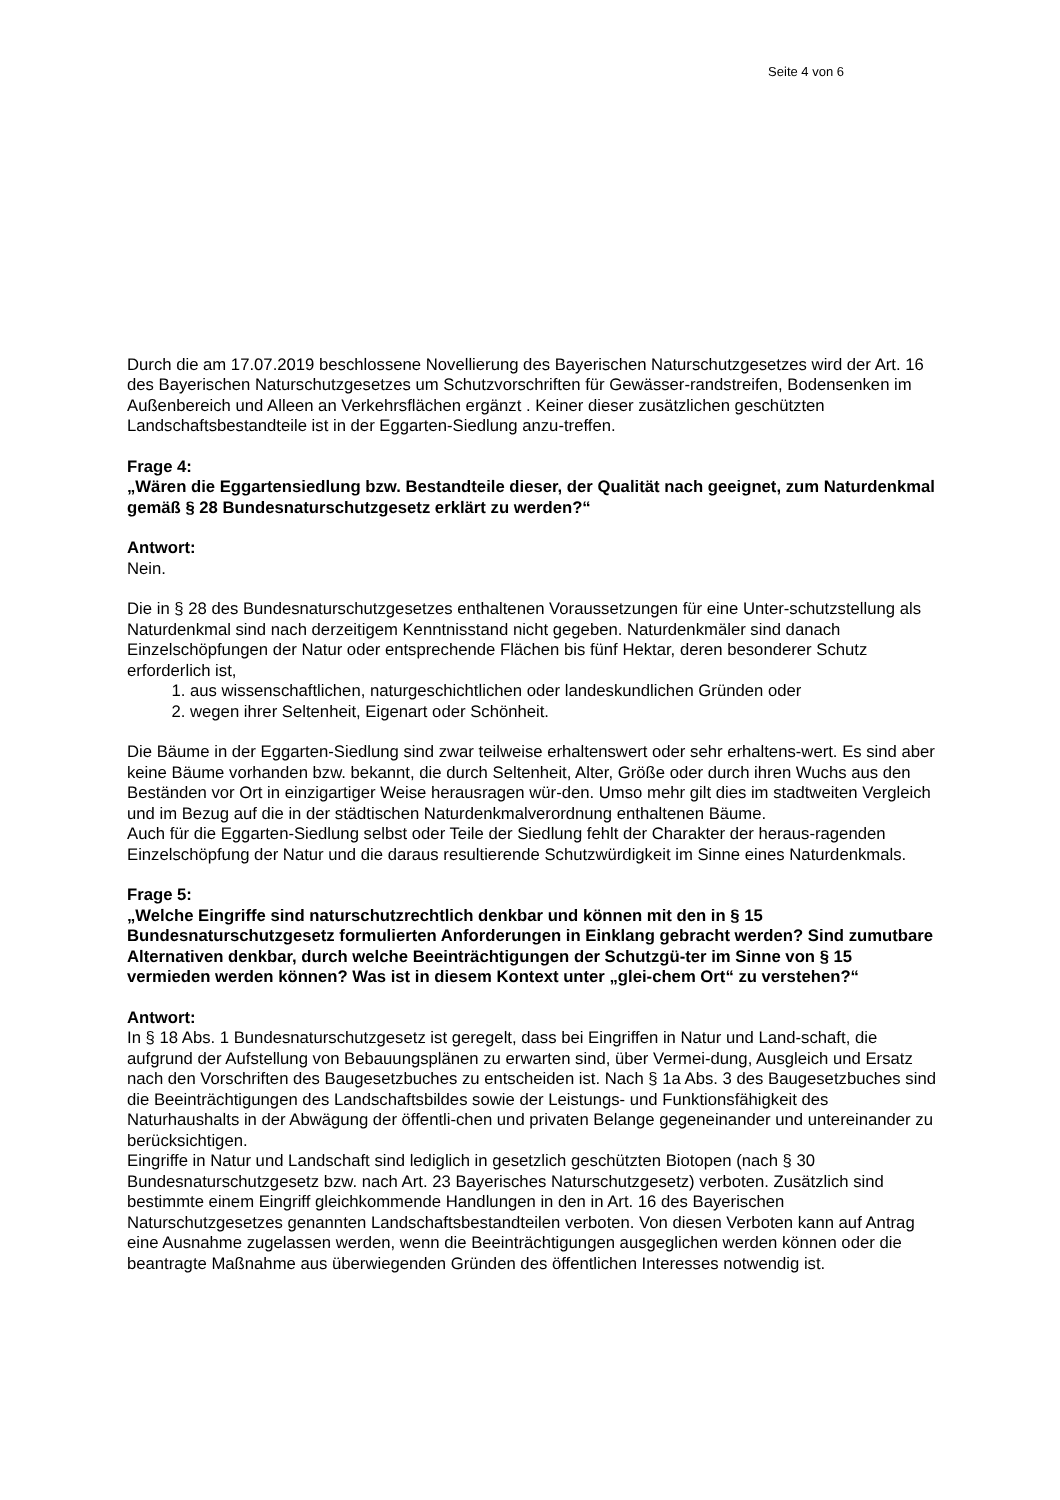Seite 4 von 6
Durch die am 17.07.2019 beschlossene Novellierung des Bayerischen Naturschutzgesetzes wird der Art. 16 des Bayerischen Naturschutzgesetzes um Schutzvorschriften für Gewässer-randstreifen, Bodensenken im Außenbereich und Alleen an Verkehrsflächen ergänzt . Keiner dieser zusätzlichen geschützten Landschaftsbestandteile ist in der Eggarten-Siedlung anzu-treffen.
Frage 4:
„Wären die Eggartensiedlung bzw. Bestandteile dieser, der Qualität nach geeignet, zum Naturdenkmal gemäß § 28 Bundesnaturschutzgesetz erklärt zu werden?“
Antwort:
Nein.
Die in § 28 des Bundesnaturschutzgesetzes enthaltenen Voraussetzungen für eine Unter-schutzstellung als Naturdenkmal sind nach derzeitigem Kenntnisstand nicht gegeben. Naturdenkmäler sind danach Einzelschöpfungen der Natur oder entsprechende Flächen bis fünf Hektar, deren besonderer Schutz erforderlich ist,
1. aus wissenschaftlichen, naturgeschichtlichen oder landeskundlichen Gründen oder
2. wegen ihrer Seltenheit, Eigenart oder Schönheit.
Die Bäume in der Eggarten-Siedlung sind zwar teilweise erhaltenswert oder sehr erhaltens-wert. Es sind aber keine Bäume vorhanden bzw. bekannt, die durch Seltenheit, Alter, Größe oder durch ihren Wuchs aus den Beständen vor Ort in einzigartiger Weise herausragen wür-den. Umso mehr gilt dies im stadtweiten Vergleich und im Bezug auf die in der städtischen Naturdenkmalverordnung enthaltenen Bäume.
Auch für die Eggarten-Siedlung selbst oder Teile der Siedlung fehlt der Charakter der heraus-ragenden Einzelschöpfung der Natur und die daraus resultierende Schutzwürdigkeit im Sinne eines Naturdenkmals.
Frage 5:
„Welche Eingriffe sind naturschutzrechtlich denkbar und können mit den in § 15 Bundesnaturschutzgesetz formulierten Anforderungen in Einklang gebracht werden? Sind zumutbare Alternativen denkbar, durch welche Beeinträchtigungen der Schutzgü-ter im Sinne von § 15 vermieden werden können? Was ist in diesem Kontext unter „glei-chem Ort“ zu verstehen?“
Antwort:
In § 18 Abs. 1 Bundesnaturschutzgesetz ist geregelt, dass bei Eingriffen in Natur und Land-schaft, die aufgrund der Aufstellung von Bebauungsplänen zu erwarten sind, über Vermei-dung, Ausgleich und Ersatz nach den Vorschriften des Baugesetzbuches zu entscheiden ist. Nach § 1a Abs. 3 des Baugesetzbuches sind die Beeinträchtigungen des Landschaftsbildes sowie der Leistungs- und Funktionsfähigkeit des Naturhaushalts in der Abwägung der öffentli-chen und privaten Belange gegeneinander und untereinander zu berücksichtigen.
Eingriffe in Natur und Landschaft sind lediglich in gesetzlich geschützten Biotopen (nach § 30 Bundesnaturschutzgesetz bzw. nach Art. 23 Bayerisches Naturschutzgesetz) verboten. Zusätzlich sind bestimmte einem Eingriff gleichkommende Handlungen in den in Art. 16 des Bayerischen Naturschutzgesetzes genannten Landschaftsbestandteilen verboten. Von diesen Verboten kann auf Antrag eine Ausnahme zugelassen werden, wenn die Beeinträchtigungen ausgeglichen werden können oder die beantragte Maßnahme aus überwiegenden Gründen des öffentlichen Interesses notwendig ist.